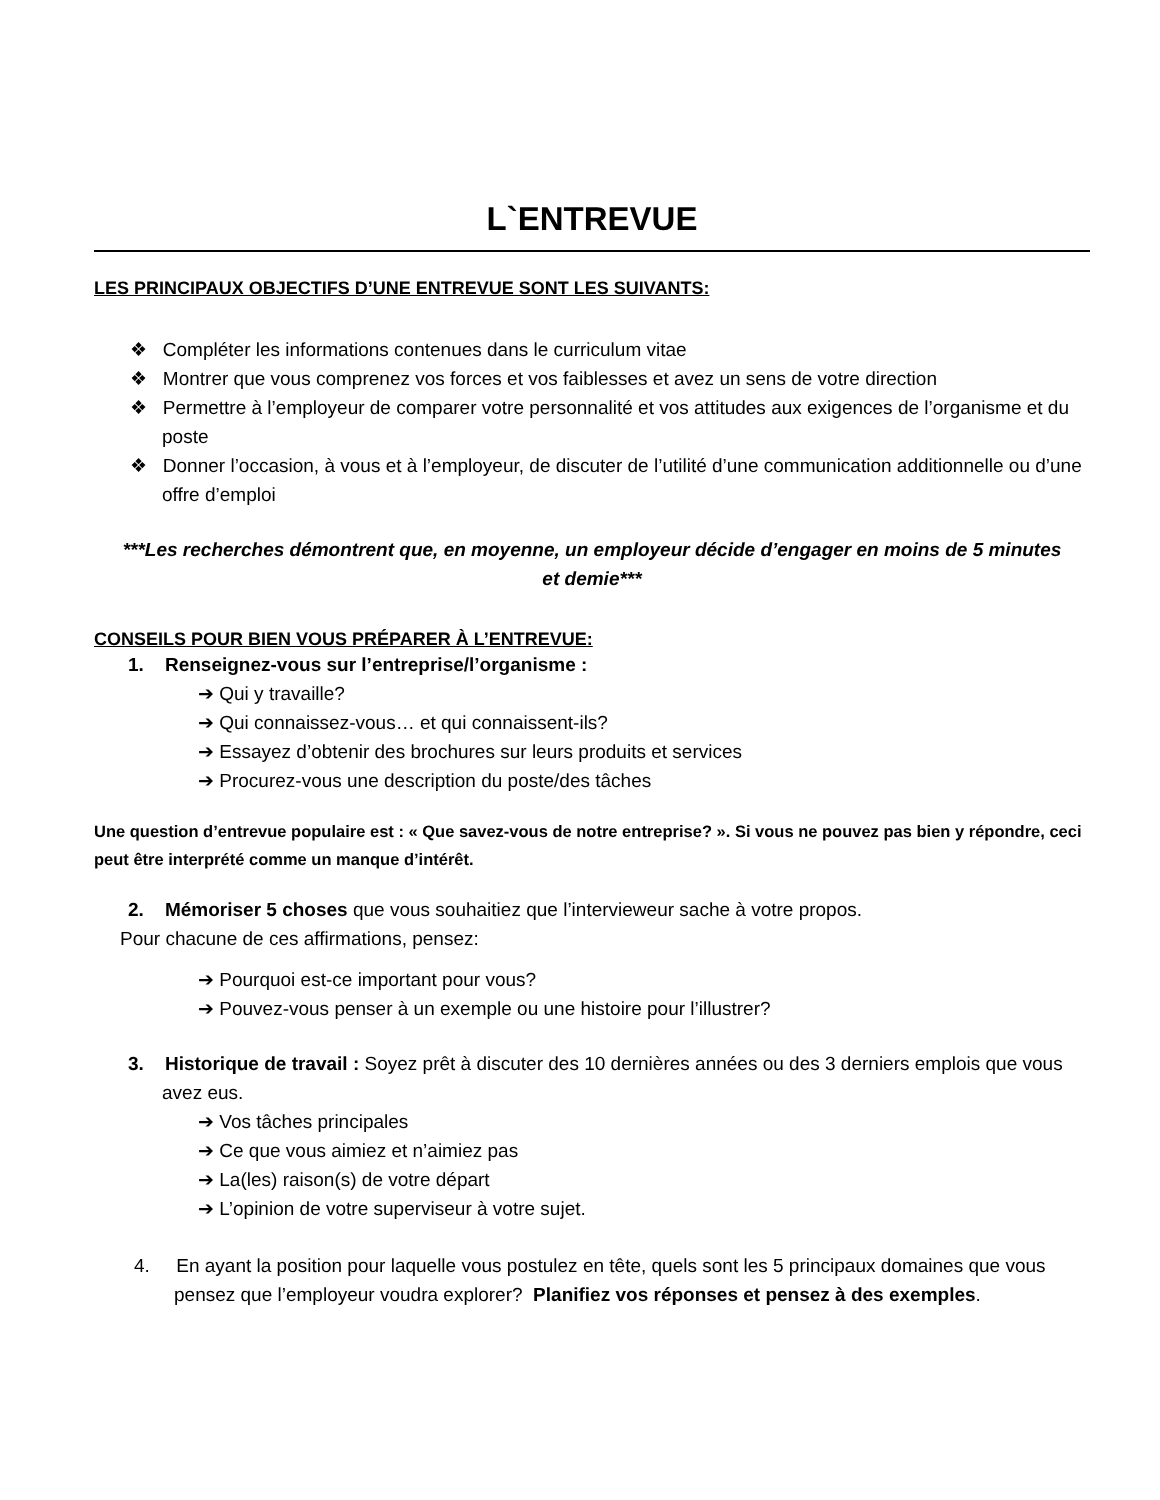L`ENTREVUE
LES PRINCIPAUX OBJECTIFS D’UNE ENTREVUE SONT LES SUIVANTS:
❖ Compléter les informations contenues dans le curriculum vitae
❖ Montrer que vous comprenez vos forces et vos faiblesses et avez un sens de votre direction
❖ Permettre à l’employeur de comparer votre personnalité et vos attitudes aux exigences de l’organisme et du poste
❖ Donner l’occasion, à vous et à l’employeur, de discuter de l’utilité d’une communication additionnelle ou d’une offre d’emploi
***Les recherches démontrent que, en moyenne, un employeur décide d’engager en moins de 5 minutes et demie***
CONSEILS POUR BIEN VOUS PRÉPARER À L’ENTREVUE:
1. Renseignez-vous sur l’entreprise/l’organisme :
➔ Qui y travaille?
➔ Qui connaissez-vous… et qui connaissent-ils?
➔ Essayez d’obtenir des brochures sur leurs produits et services
➔ Procurez-vous une description du poste/des tâches
Une question d’entrevue populaire est : « Que savez-vous de notre entreprise? ». Si vous ne pouvez pas bien y répondre, ceci peut être interprété comme un manque d’intérêt.
2. Mémoriser 5 choses que vous souhaitiez que l’intervieweur sache à votre propos.
Pour chacune de ces affirmations, pensez:
➔ Pourquoi est-ce important pour vous?
➔ Pouvez-vous penser à un exemple ou une histoire pour l’illustrer?
3. Historique de travail : Soyez prêt à discuter des 10 dernières années ou des 3 derniers emplois que vous avez eus.
➔ Vos tâches principales
➔ Ce que vous aimiez et n’aimiez pas
➔ La(les) raison(s) de votre départ
➔ L’opinion de votre superviseur à votre sujet.
4. En ayant la position pour laquelle vous postulez en tête, quels sont les 5 principaux domaines que vous pensez que l’employeur voudra explorer? Planifiez vos réponses et pensez à des exemples.